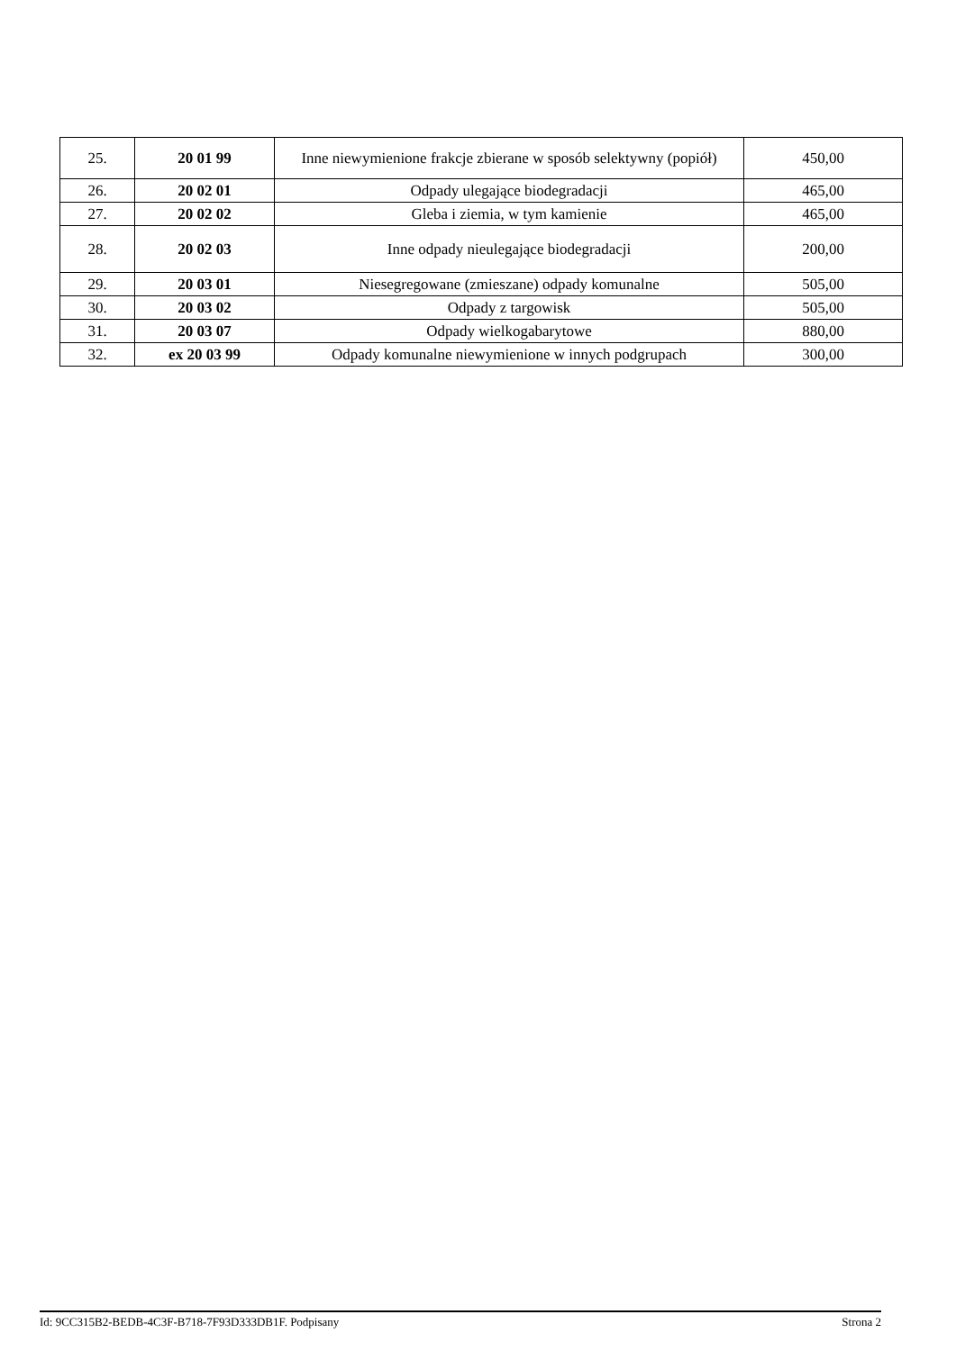| 25. | 20 01 99 | Inne niewymienione frakcje zbierane w sposób selektywny (popiół) | 450,00 |
| 26. | 20 02 01 | Odpady ulegające biodegradacji | 465,00 |
| 27. | 20 02 02 | Gleba i ziemia, w tym kamienie | 465,00 |
| 28. | 20 02 03 | Inne odpady nieulegające biodegradacji | 200,00 |
| 29. | 20 03 01 | Niesegregowane (zmieszane) odpady komunalne | 505,00 |
| 30. | 20 03 02 | Odpady z targowisk | 505,00 |
| 31. | 20 03 07 | Odpady wielkogabarytowe | 880,00 |
| 32. | ex 20 03 99 | Odpady komunalne niewymienione w innych podgrupach | 300,00 |
Id: 9CC315B2-BEDB-4C3F-B718-7F93D333DB1F. Podpisany Strona 2